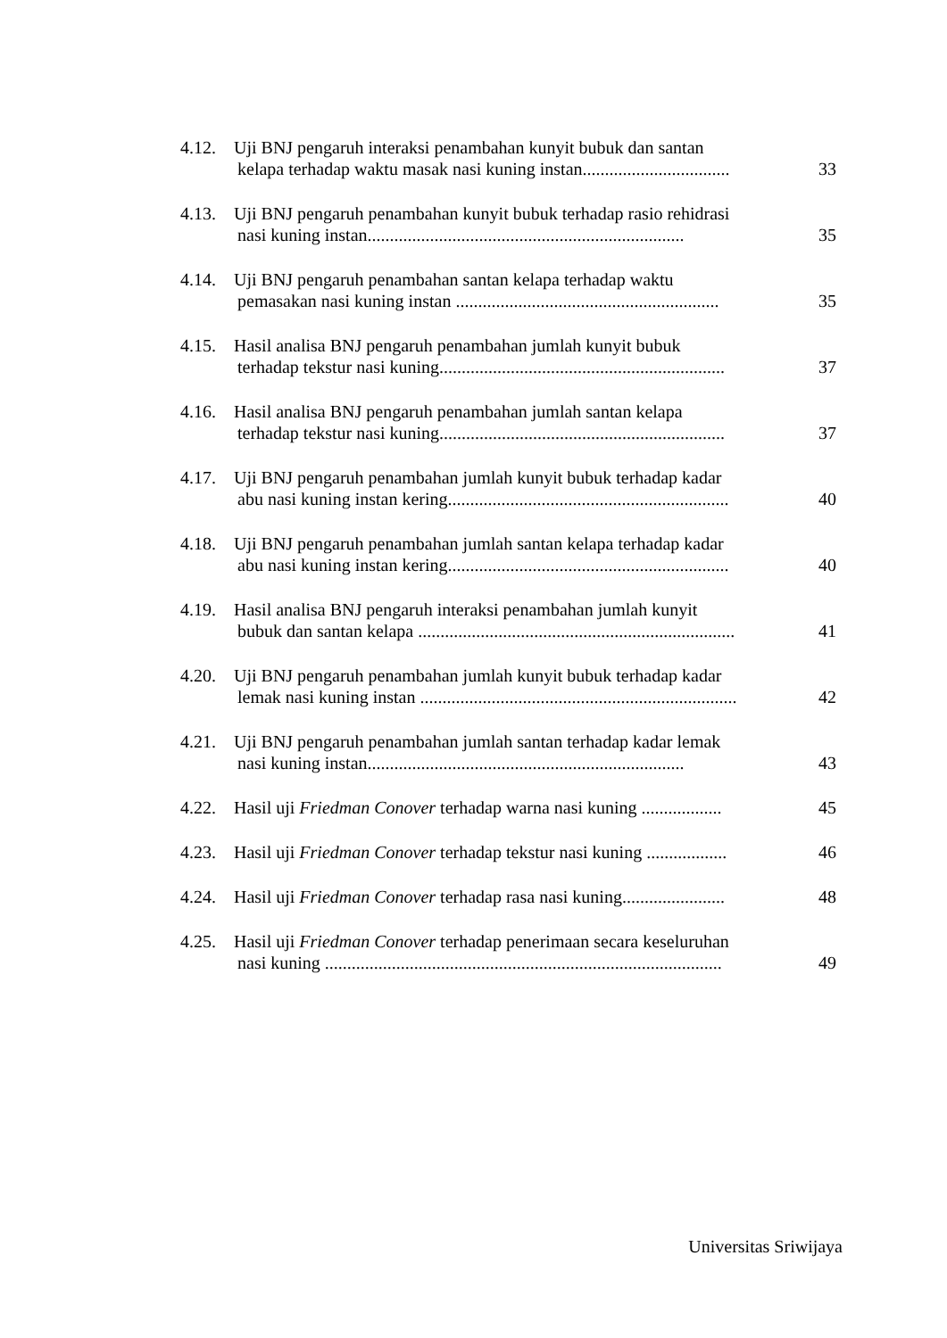4.12. Uji BNJ pengaruh interaksi penambahan kunyit bubuk dan santan
kelapa terhadap waktu masak nasi kuning instan................................. 33
4.13. Uji BNJ pengaruh penambahan kunyit bubuk terhadap rasio rehidrasi
nasi kuning instan....................................................................... 35
4.14. Uji BNJ pengaruh penambahan santan kelapa terhadap waktu
pemasakan nasi kuning instan ........................................................... 35
4.15. Hasil analisa BNJ pengaruh penambahan jumlah kunyit bubuk
terhadap tekstur nasi kuning................................................................ 37
4.16. Hasil analisa BNJ pengaruh penambahan jumlah santan kelapa
terhadap tekstur nasi kuning................................................................ 37
4.17. Uji BNJ pengaruh penambahan jumlah kunyit bubuk terhadap kadar
abu nasi kuning instan kering............................................................... 40
4.18. Uji BNJ pengaruh penambahan jumlah santan kelapa terhadap kadar
abu nasi kuning instan kering............................................................... 40
4.19. Hasil analisa BNJ pengaruh interaksi penambahan jumlah kunyit
bubuk dan santan kelapa ....................................................................... 41
4.20. Uji BNJ pengaruh penambahan jumlah kunyit bubuk terhadap kadar
lemak nasi kuning instan ....................................................................... 42
4.21. Uji BNJ pengaruh penambahan jumlah santan terhadap kadar lemak
nasi kuning instan....................................................................... 43
4.22. Hasil uji Friedman Conover terhadap warna nasi kuning .................. 45
4.23. Hasil uji Friedman Conover terhadap tekstur nasi kuning .................. 46
4.24. Hasil uji Friedman Conover terhadap rasa nasi kuning....................... 48
4.25. Hasil uji Friedman Conover terhadap penerimaan secara keseluruhan
nasi kuning ......................................................................................... 49
Universitas Sriwijaya